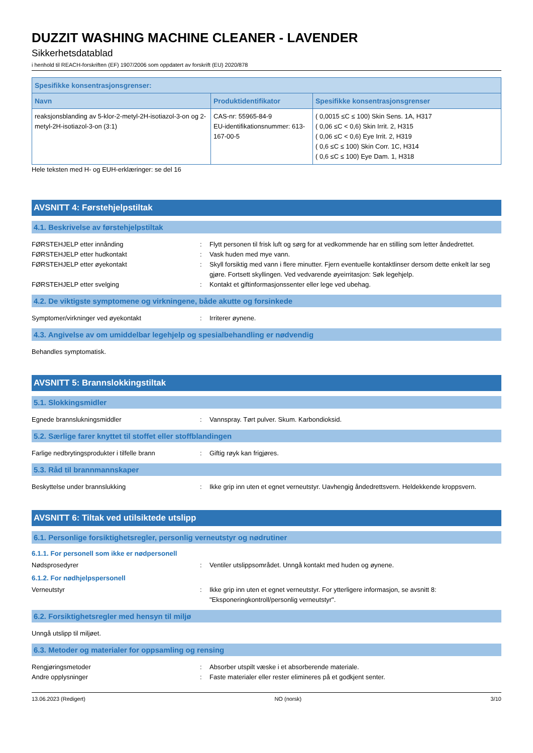DUZZIT WASHING MACHINE CLEANER - LAVENDER
Sikkerhetsdatablad
i henhold til REACH-forskriften (EF) 1907/2006 som oppdatert av forskrift (EU) 2020/878
| Spesifikke konsentrasjonsgrenser: | | |
| --- | --- | --- |
| Navn | Produktidentifikator | Spesifikke konsentrasjonsgrenser |
| reaksjonsblanding av 5-klor-2-metyl-2H-isotiazol-3-on og 2-metyl-2H-isotiazol-3-on (3:1) | CAS-nr: 55965-84-9 EU-identifikationsnummer: 613-167-00-5 | ( 0,0015 ≤C ≤ 100) Skin Sens. 1A, H317 ( 0,06 ≤C < 0,6) Skin Irrit. 2, H315 ( 0,06 ≤C < 0,6) Eye Irrit. 2, H319 ( 0,6 ≤C ≤ 100) Skin Corr. 1C, H314 ( 0,6 ≤C ≤ 100) Eye Dam. 1, H318 |
Hele teksten med H- og EUH-erklæringer: se del 16
AVSNITT 4: Førstehjelpstiltak
4.1. Beskrivelse av førstehjelpstiltak
FØRSTEHJELP etter innånding : Flytt personen til frisk luft og sørg for at vedkommende har en stilling som letter åndedrettet.
FØRSTEHJELP etter hudkontakt : Vask huden med mye vann.
FØRSTEHJELP etter øyekontakt : Skyll forsiktig med vann i flere minutter. Fjern eventuelle kontaktlinser dersom dette enkelt lar seg gjøre. Fortsett skyllingen. Ved vedvarende øyeirritasjon: Søk legehjelp.
FØRSTEHJELP etter svelging : Kontakt et giftinformasjonssenter eller lege ved ubehag.
4.2. De viktigste symptomene og virkningene, både akutte og forsinkede
Symptomer/virkninger ved øyekontakt : Irriterer øynene.
4.3. Angivelse av om umiddelbar legehjelp og spesialbehandling er nødvendig
Behandles symptomatisk.
AVSNITT 5: Brannslokkingstiltak
5.1. Slokkingsmidler
Egnede brannslukningsmiddler : Vannspray. Tørt pulver. Skum. Karbondioksid.
5.2. Særlige farer knyttet til stoffet eller stoffblandingen
Farlige nedbrytingsprodukter i tilfelle brann
: Giftig røyk kan frigjøres.
5.3. Råd til brannmannskaper
Beskyttelse under brannslukking : Ikke grip inn uten et egnet verneutstyr. Uavhengig åndedrettsvern. Heldekkende kroppsvern.
AVSNITT 6: Tiltak ved utilsiktede utslipp
6.1. Personlige forsiktighetsregler, personlig verneutstyr og nødrutiner
6.1.1. For personell som ikke er nødpersonell
Nødsprosedyrer : Ventiler utslippsområdet. Unngå kontakt med huden og øynene.
6.1.2. For nødhjelpspersonell
Verneutstyr : Ikke grip inn uten et egnet verneutstyr. For ytterligere informasjon, se avsnitt 8: "Eksponeringkontroll/personlig verneutstyr".
6.2. Forsiktighetsregler med hensyn til miljø
Unngå utslipp til miljøet.
6.3. Metoder og materialer for oppsamling og rensing
Rengjøringsmetoder : Absorber utspilt væske i et absorberende materiale.
Andre opplysninger : Faste materialer eller rester elimineres på et godkjent senter.
13.06.2023 (Redigert) NO (norsk) 3/10